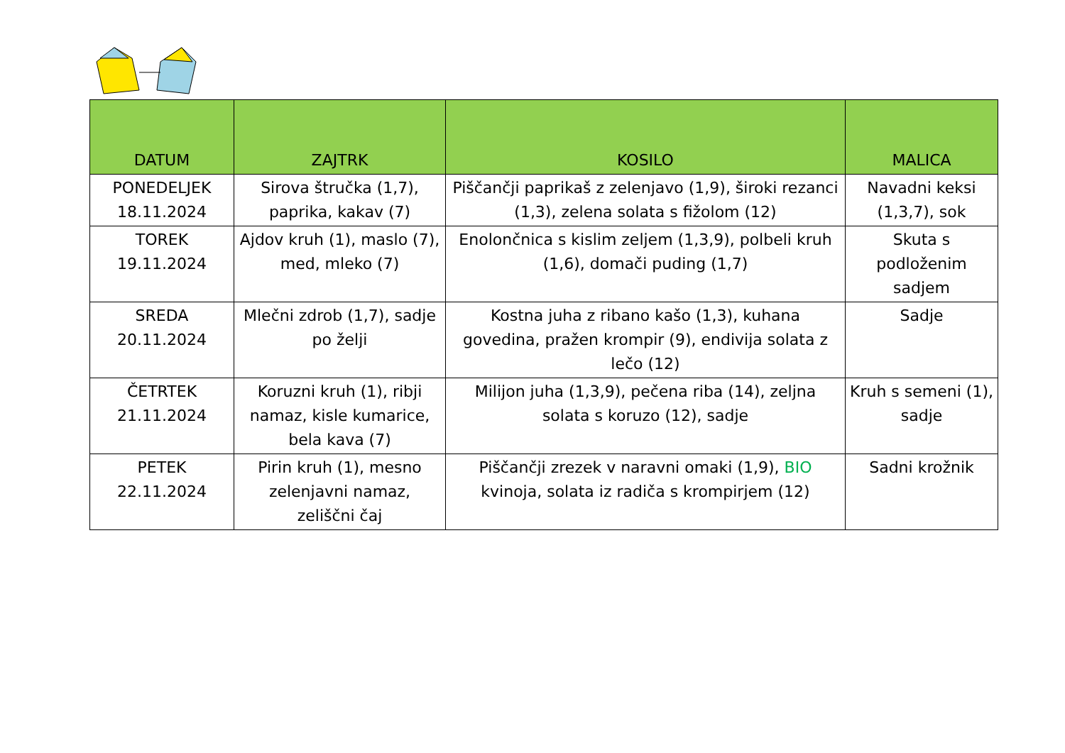| DATUM | ZAJTRK | KOSILO | MALICA |
| --- | --- | --- | --- |
| PONEDELJEK 18.11.2024 | Sirova štručka (1,7), paprika, kakav (7) | Piščančji paprikaš z zelenjavo (1,9), široki rezanci (1,3), zelena solata s fižolom (12) | Navadni keksi (1,3,7), sok |
| TOREK 19.11.2024 | Ajdov kruh (1), maslo (7), med, mleko (7) | Enolončnica s kislim zeljem (1,3,9), polbeli kruh (1,6), domači puding (1,7) | Skuta s podloženim sadjem |
| SREDA 20.11.2024 | Mlečni zdrob (1,7), sadje po želji | Kostna juha z ribano kašo (1,3), kuhana govedina, pražen krompir (9), endivija solata z lečo (12) | Sadje |
| ČETRTEK 21.11.2024 | Koruzni kruh (1), ribji namaz, kisle kumarice, bela kava (7) | Milijon juha (1,3,9), pečena riba (14), zeljna solata s koruzo (12), sadje | Kruh s semeni (1), sadje |
| PETEK 22.11.2024 | Pirin kruh (1), mesno zelenjavni namaz, zeliščni čaj | Piščančji zrezek v naravni omaki (1,9), BIO kvinoja, solata iz radiča s krompirjem (12) | Sadni krožnik |